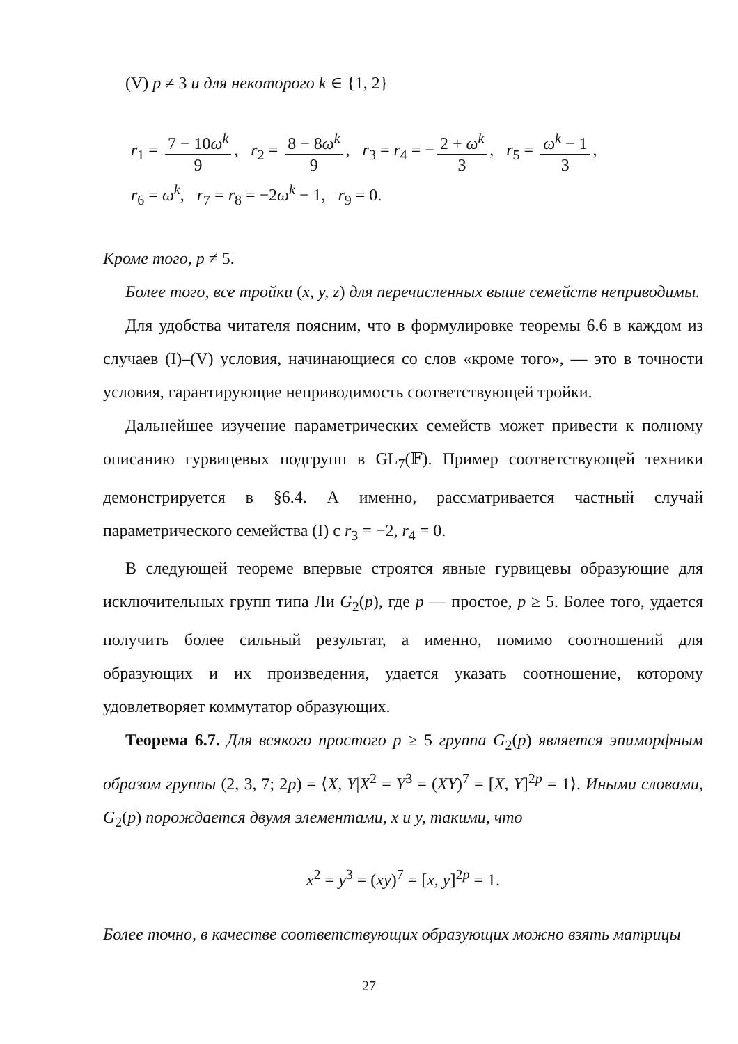(V) p ≠ 3 и для некоторого k ∈ {1, 2}
r<sub>1</sub> = 7 − 10ω<sup>k</sup> 9, r<sub>2</sub> = 8 − 8ω<sup>k</sup> 9, r<sub>3</sub> = r<sub>4</sub> = − 2 + ω<sup>k</sup> 3, r<sub>5</sub> = ω<sup>k</sup> − 1 3,
r<sub>6</sub> = ω<sup>k</sup>, r<sub>7</sub> = r<sub>8</sub> = −2ω<sup>k</sup> − 1, r<sub>9</sub> = 0.
Кроме того, p ≠ 5.
Более того, все тройки (x, y, z) для перечисленных выше семейств неприводимы.
Для удобства читателя поясним, что в формулировке теоремы 6.6 в каждом из случаев (I)–(V) условия, начинающиеся со слов «кроме того», — это в точности условия, гарантирующие неприводимость соответствующей тройки.
Дальнейшее изучение параметрических семейств может привести к полному описанию гурвицевых подгрупп в GL<sub>7</sub>(𝔽). Пример соответствующей техники демонстрируется в §6.4. А именно, рассматривается частный случай параметрического семейства (I) с r<sub>3</sub> = −2, r<sub>4</sub> = 0.
В следующей теореме впервые строятся явные гурвицевы образующие для исключительных групп типа Ли G<sub>2</sub>(p), где p — простое, p ≥ 5. Более того, удается получить более сильный результат, а именно, помимо соотношений для образующих и их произведения, удается указать соотношение, которому удовлетворяет коммутатор образующих.
Теорема 6.7. Для всякого простого p ≥ 5 группа G<sub>2</sub>(p) является эпиморфным образом группы (2, 3, 7; 2p) = ⟨X, Y|X<sup>2</sup> = Y<sup>3</sup> = (XY)<sup>7</sup> = [X, Y]<sup>2p</sup> = 1⟩. Иными словами, G<sub>2</sub>(p) порождается двумя элементами, x и y, такими, что
x<sup>2</sup> = y<sup>3</sup> = (xy)<sup>7</sup> = [x, y]<sup>2p</sup> = 1.
Более точно, в качестве соответствующих образующих можно взять матрицы
27